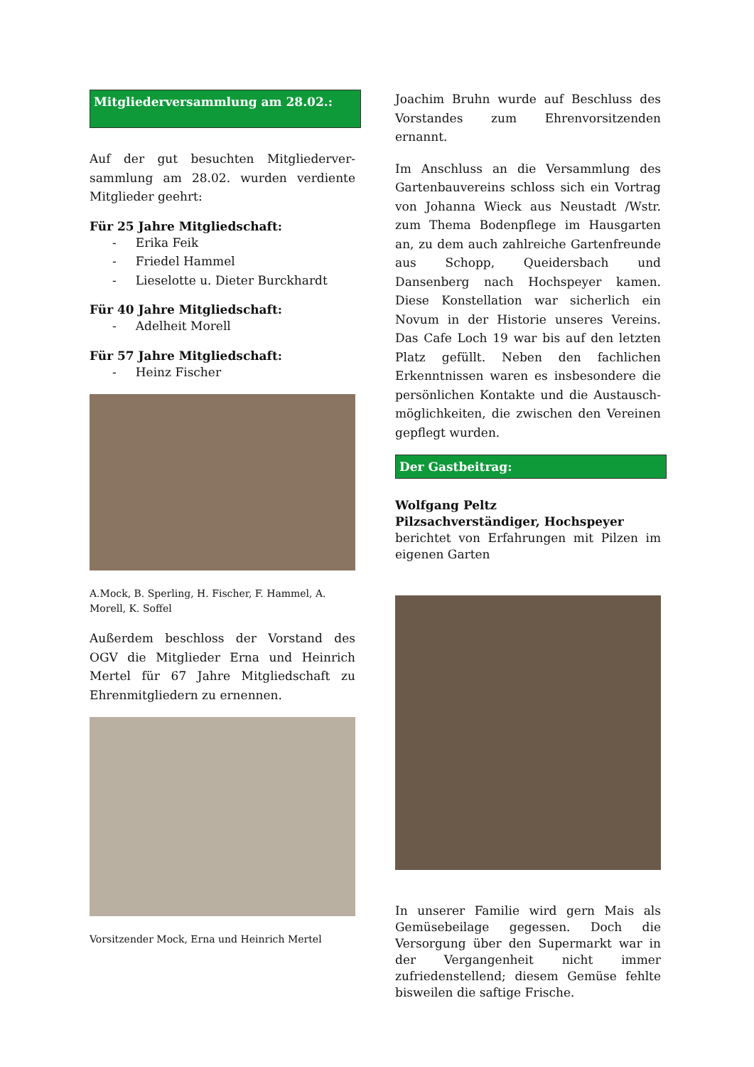Mitgliederversammlung am 28.02.:
Auf der gut besuchten Mitgliederver-sammlung am 28.02. wurden verdiente Mitglieder geehrt:
Für 25 Jahre Mitgliedschaft:
- Erika Feik
- Friedel Hammel
- Lieselotte u. Dieter Burckhardt
Für 40 Jahre Mitgliedschaft:
- Adelheit Morell
Für 57 Jahre Mitgliedschaft:
- Heinz Fischer
A.Mock, B. Sperling, H. Fischer, F. Hammel, A. Morell, K. Soffel
Außerdem beschloss der Vorstand des OGV die Mitglieder Erna und Heinrich Mertel für 67 Jahre Mitgliedschaft zu Ehrenmitgliedern zu ernennen.
Vorsitzender Mock, Erna und Heinrich Mertel
Joachim Bruhn wurde auf Beschluss des Vorstandes zum Ehrenvorsitzenden ernannt.
Im Anschluss an die Versammlung des Gartenbauvereins schloss sich ein Vortrag von Johanna Wieck aus Neustadt /Wstr. zum Thema Bodenpflege im Hausgarten an, zu dem auch zahlreiche Gartenfreunde aus Schopp, Queidersbach und Dansenberg nach Hochspeyer kamen. Diese Konstellation war sicherlich ein Novum in der Historie unseres Vereins. Das Cafe Loch 19 war bis auf den letzten Platz gefüllt. Neben den fachlichen Erkenntnissen waren es insbesondere die persönlichen Kontakte und die Austausch-möglichkeiten, die zwischen den Vereinen gepflegt wurden.
Der Gastbeitrag:
Wolfgang Peltz
Pilzsachverständiger, Hochspeyer
berichtet von Erfahrungen mit Pilzen im eigenen Garten
In unserer Familie wird gern Mais als Gemüsebeilage gegessen. Doch die Versorgung über den Supermarkt war in der Vergangenheit nicht immer zufriedenstellend; diesem Gemüse fehlte bisweilen die saftige Frische.